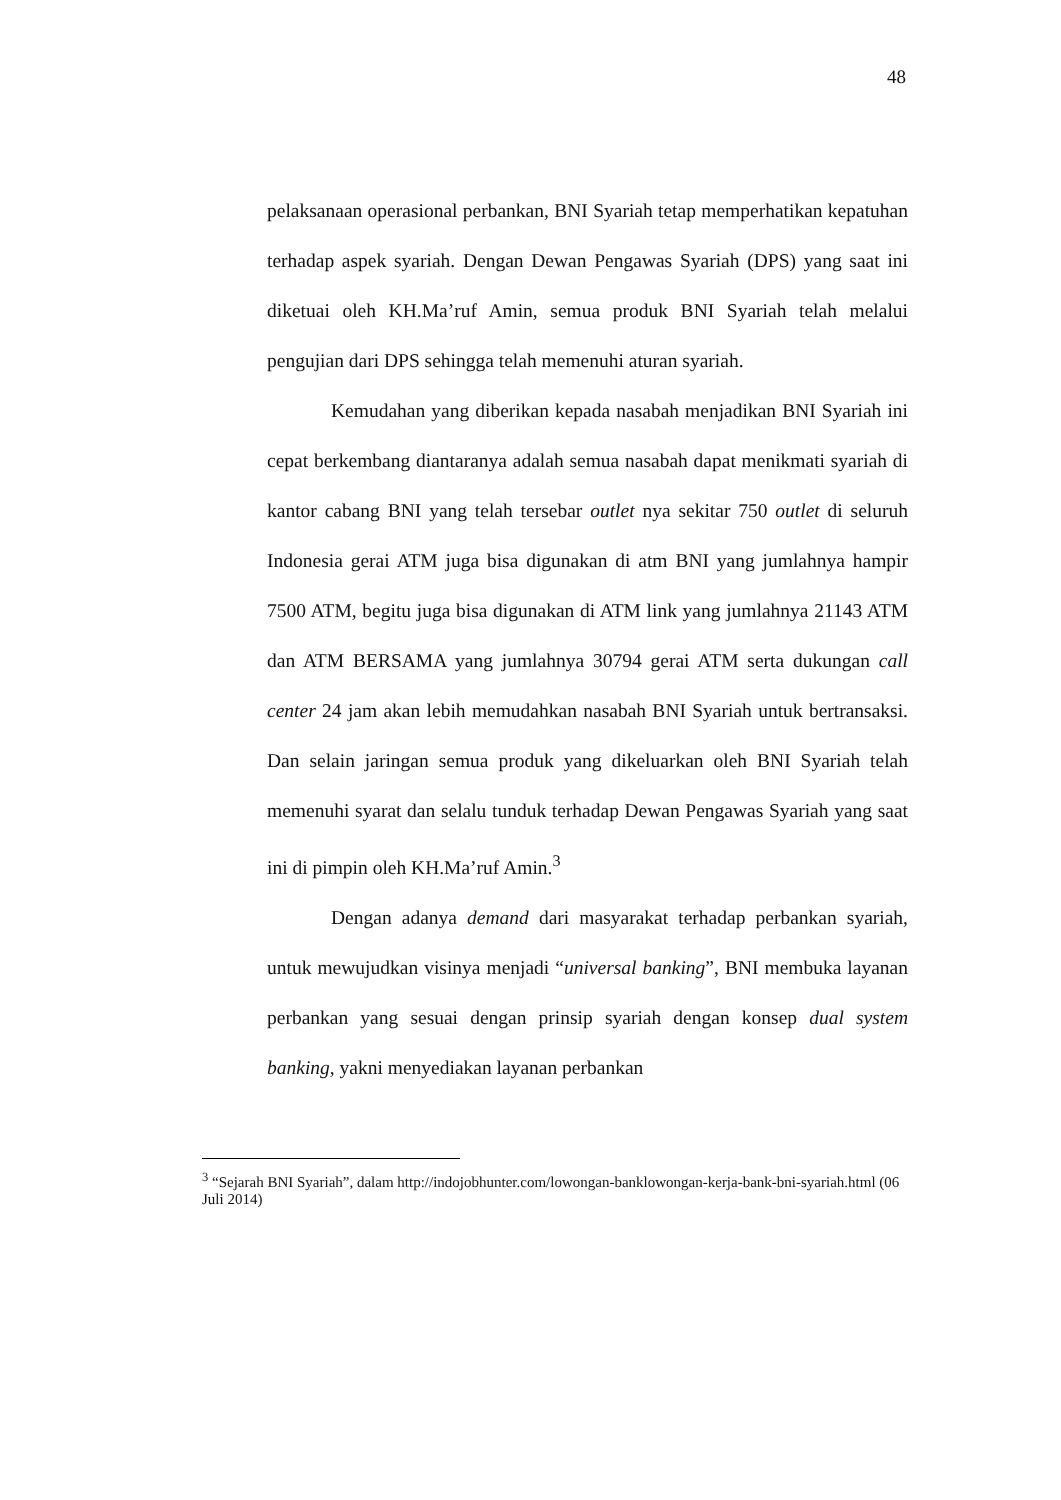48
pelaksanaan operasional perbankan, BNI Syariah tetap memperhatikan kepatuhan terhadap aspek syariah. Dengan Dewan Pengawas Syariah (DPS) yang saat ini diketuai oleh KH.Ma’ruf Amin, semua produk BNI Syariah telah melalui pengujian dari DPS sehingga telah memenuhi aturan syariah.
Kemudahan yang diberikan kepada nasabah menjadikan BNI Syariah ini cepat berkembang diantaranya adalah semua nasabah dapat menikmati syariah di kantor cabang BNI yang telah tersebar outlet nya sekitar 750 outlet di seluruh Indonesia gerai ATM juga bisa digunakan di atm BNI yang jumlahnya hampir 7500 ATM, begitu juga bisa digunakan di ATM link yang jumlahnya 21143 ATM dan ATM BERSAMA yang jumlahnya 30794 gerai ATM serta dukungan call center 24 jam akan lebih memudahkan nasabah BNI Syariah untuk bertransaksi. Dan selain jaringan semua produk yang dikeluarkan oleh BNI Syariah telah memenuhi syarat dan selalu tunduk terhadap Dewan Pengawas Syariah yang saat ini di pimpin oleh KH.Ma’ruf Amin.<sup>3</sup>
Dengan adanya demand dari masyarakat terhadap perbankan syariah, untuk mewujudkan visinya menjadi “universal banking”, BNI membuka layanan perbankan yang sesuai dengan prinsip syariah dengan konsep dual system banking, yakni menyediakan layanan perbankan
<sup>3</sup> “Sejarah BNI Syariah”, dalam http://indojobhunter.com/lowongan-banklowongan-kerja-bank-bni-syariah.html (06 Juli 2014)